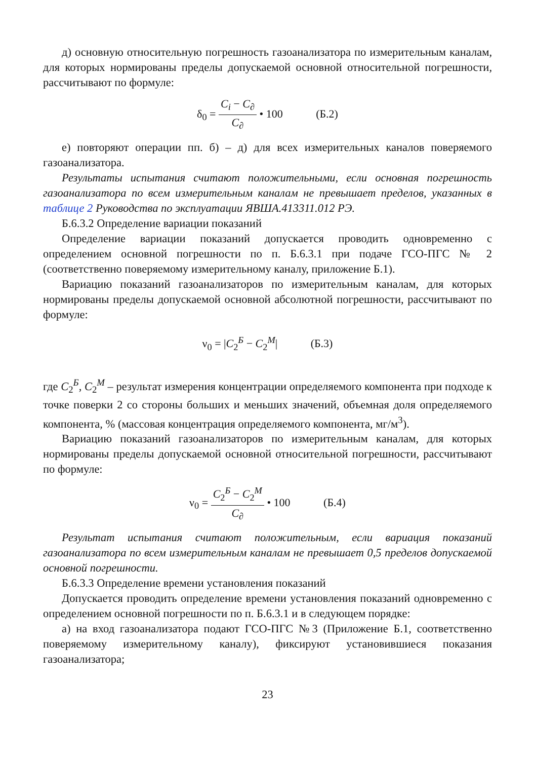д) основную относительную погрешность газоанализатора по измерительным каналам, для которых нормированы пределы допускаемой основной относительной погрешности, рассчитывают по формуле:
δ<sub>0</sub> = C<sub>i</sub> − C<sub>∂</sub> C<sub>∂</sub> • 100 (Б.2)
е) повторяют операции пп. б) – д) для всех измерительных каналов поверяемого газоанализатора.
Результаты испытания считают положительными, если основная погрешность газоанализатора по всем измерительным каналам не превышает пределов, указанных в таблице 2 Руководства по эксплуатации ЯВША.413311.012 РЭ.
Б.6.3.2 Определение вариации показаний
Определение вариации показаний допускается проводить одновременно с определением основной погрешности по п. Б.6.3.1 при подаче ГСО-ПГС № 2 (соответственно поверяемому измерительному каналу, приложение Б.1).
Вариацию показаний газоанализаторов по измерительным каналам, для которых нормированы пределы допускаемой основной абсолютной погрешности, рассчитывают по формуле:
ν<sub>0</sub> = |C<sub>2</sub><sup>Б</sup> − C<sub>2</sub><sup>М</sup>| (Б.3)
где C<sub>2</sub><sup>Б</sup>, C<sub>2</sub><sup>М</sup> – результат измерения концентрации определяемого компонента при подходе к точке поверки 2 со стороны больших и меньших значений, объемная доля определяемого компонента, % (массовая концентрация определяемого компонента, мг/м<sup>3</sup>).
Вариацию показаний газоанализаторов по измерительным каналам, для которых нормированы пределы допускаемой основной относительной погрешности, рассчитывают по формуле:
ν<sub>0</sub> = C<sub>2</sub><sup>Б</sup> − C<sub>2</sub><sup>М</sup> C<sub>∂</sub> • 100 (Б.4)
Результат испытания считают положительным, если вариация показаний газоанализатора по всем измерительным каналам не превышает 0,5 пределов допускаемой основной погрешности.
Б.6.3.3 Определение времени установления показаний
Допускается проводить определение времени установления показаний одновременно с определением основной погрешности по п. Б.6.3.1 и в следующем порядке:
а) на вход газоанализатора подают ГСО-ПГС №3 (Приложение Б.1, соответственно поверяемому измерительному каналу), фиксируют установившиеся показания газоанализатора;
23